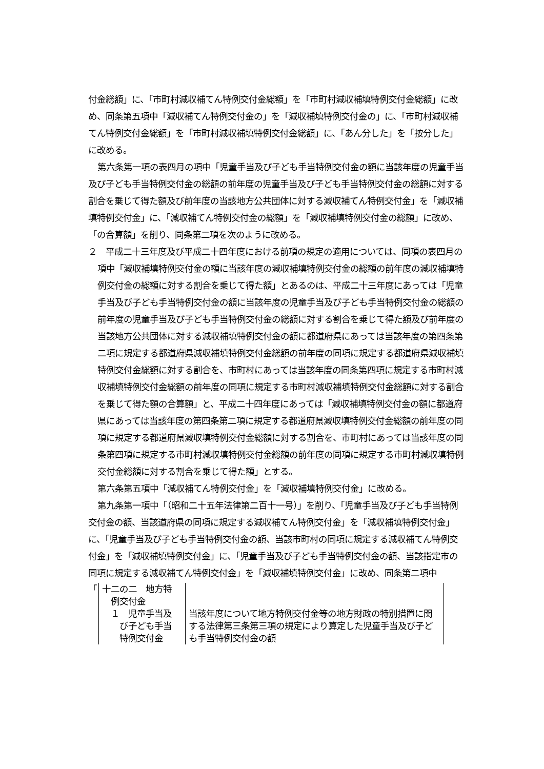付金総額」に、「市町村減収補てん特例交付金総額」を「市町村減収補填特例交付金総額」に改め、同条第五項中「減収補てん特例交付金の」を「減収補填特例交付金の」に、「市町村減収補てん特例交付金総額」を「市町村減収補填特例交付金総額」に、「あん分した」を「按分した」に改める。
第六条第一項の表四月の項中「児童手当及び子ども手当特例交付金の額に当該年度の児童手当及び子ども手当特例交付金の総額の前年度の児童手当及び子ども手当特例交付金の総額に対する割合を乗じて得た額及び前年度の当該地方公共団体に対する減収補てん特例交付金」を「減収補填特例交付金」に、「減収補てん特例交付金の総額」を「減収補填特例交付金の総額」に改め、「の合算額」を削り、同条第二項を次のように改める。
２　平成二十三年度及び平成二十四年度における前項の規定の適用については、同項の表四月の項中「減収補填特例交付金の額に当該年度の減収補填特例交付金の総額の前年度の減収補填特例交付金の総額に対する割合を乗じて得た額」とあるのは、平成二十三年度にあっては「児童手当及び子ども手当特例交付金の額に当該年度の児童手当及び子ども手当特例交付金の総額の前年度の児童手当及び子ども手当特例交付金の総額に対する割合を乗じて得た額及び前年度の当該地方公共団体に対する減収補填特例交付金の額に都道府県にあっては当該年度の第四条第二項に規定する都道府県減収補填特例交付金総額の前年度の同項に規定する都道府県減収補填特例交付金総額に対する割合を、市町村にあっては当該年度の同条第四項に規定する市町村減収補填特例交付金総額の前年度の同項に規定する市町村減収補填特例交付金総額に対する割合を乗じて得た額の合算額」と、平成二十四年度にあっては「減収補填特例交付金の額に都道府県にあっては当該年度の第四条第二項に規定する都道府県減収填特例交付金総額の前年度の同項に規定する都道府県減収填特例交付金総額に対する割合を、市町村にあっては当該年度の同条第四項に規定する市町村減収填特例交付金総額の前年度の同項に規定する市町村減収填特例交付金総額に対する割合を乗じて得た額」とする。
第六条第五項中「減収補てん特例交付金」を「減収補填特例交付金」に改める。
第九条第一項中「（昭和二十五年法律第二百十一号）」を削り、「児童手当及び子ども手当特例交付金の額、当該道府県の同項に規定する減収補てん特例交付金」を「減収補填特例交付金」に、「児童手当及び子ども手当特例交付金の額、当該市町村の同項に規定する減収補てん特例交付金」を「減収補填特例交付金」に、「児童手当及び子ども手当特例交付金の額、当該指定市の同項に規定する減収補てん特例交付金」を「減収補填特例交付金」に改め、同条第二項中
| 「 | 十二の二 地方特 例交付金 | |
| | １ 児童手当及 び子ども手当 特例交付金 | 当該年度について地方特例交付金等の地方財政の特別措置に関する法律第三条第三項の規定により算定した児童手当及び子ども手当特例交付金の額 |